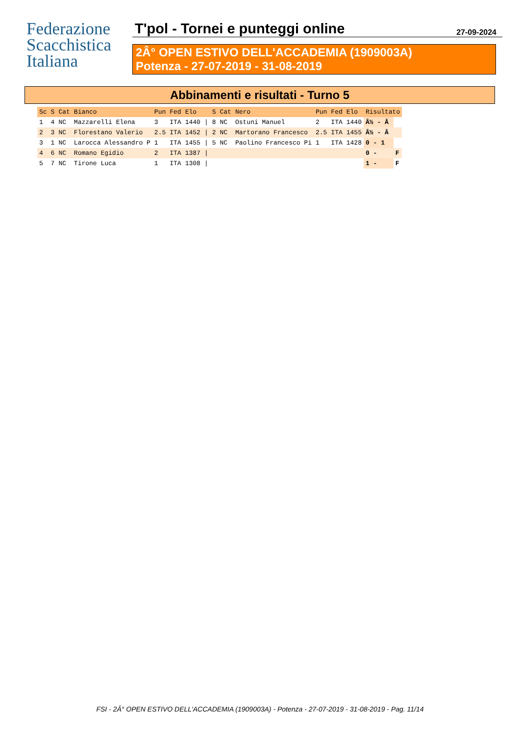Federazione
Scacchistica
Italiana
T'pol - Tornei e punteggi online 27-09-2024
2Â° OPEN ESTIVO DELL'ACCADEMIA (1909003A)
Potenza - 27-07-2019 - 31-08-2019
Abbinamenti e risultati - Turno 5
| Sc | S | Cat | Bianco | Pun | Fed | Elo | | S | Cat | Nero | Pun | Fed | Elo | Risultato | |
| --- | --- | --- | --- | --- | --- | --- | --- | --- | --- | --- | --- | --- | --- | --- | --- |
| 1 | 4 | NC | Mazzarelli Elena | 3 | ITA | 1440 | / | 8 | NC | Ostuni Manuel | 2 | ITA | 1440 | Â½ - Â | |
| 2 | 3 | NC | Florestano Valerio | 2.5 | ITA | 1452 | / | 2 | NC | Martorano Francesco | 2.5 | ITA | 1455 | Â½ - Â | |
| 3 | 1 | NC | Larocca Alessandro P | 1 | ITA | 1455 | / | 5 | NC | Paolino Francesco Pi | 1 | ITA | 1428 | 0 - 1 | |
| 4 | 6 | NC | Romano Egidio | 2 | ITA | 1387 | / | | | | | | | 0 - | F |
| 5 | 7 | NC | Tirone Luca | 1 | ITA | 1308 | / | | | | | | | 1 - | F |
FSI - 2Â° OPEN ESTIVO DELL'ACCADEMIA (1909003A) - Potenza - 27-07-2019 - 31-08-2019 - Pag. 11/14